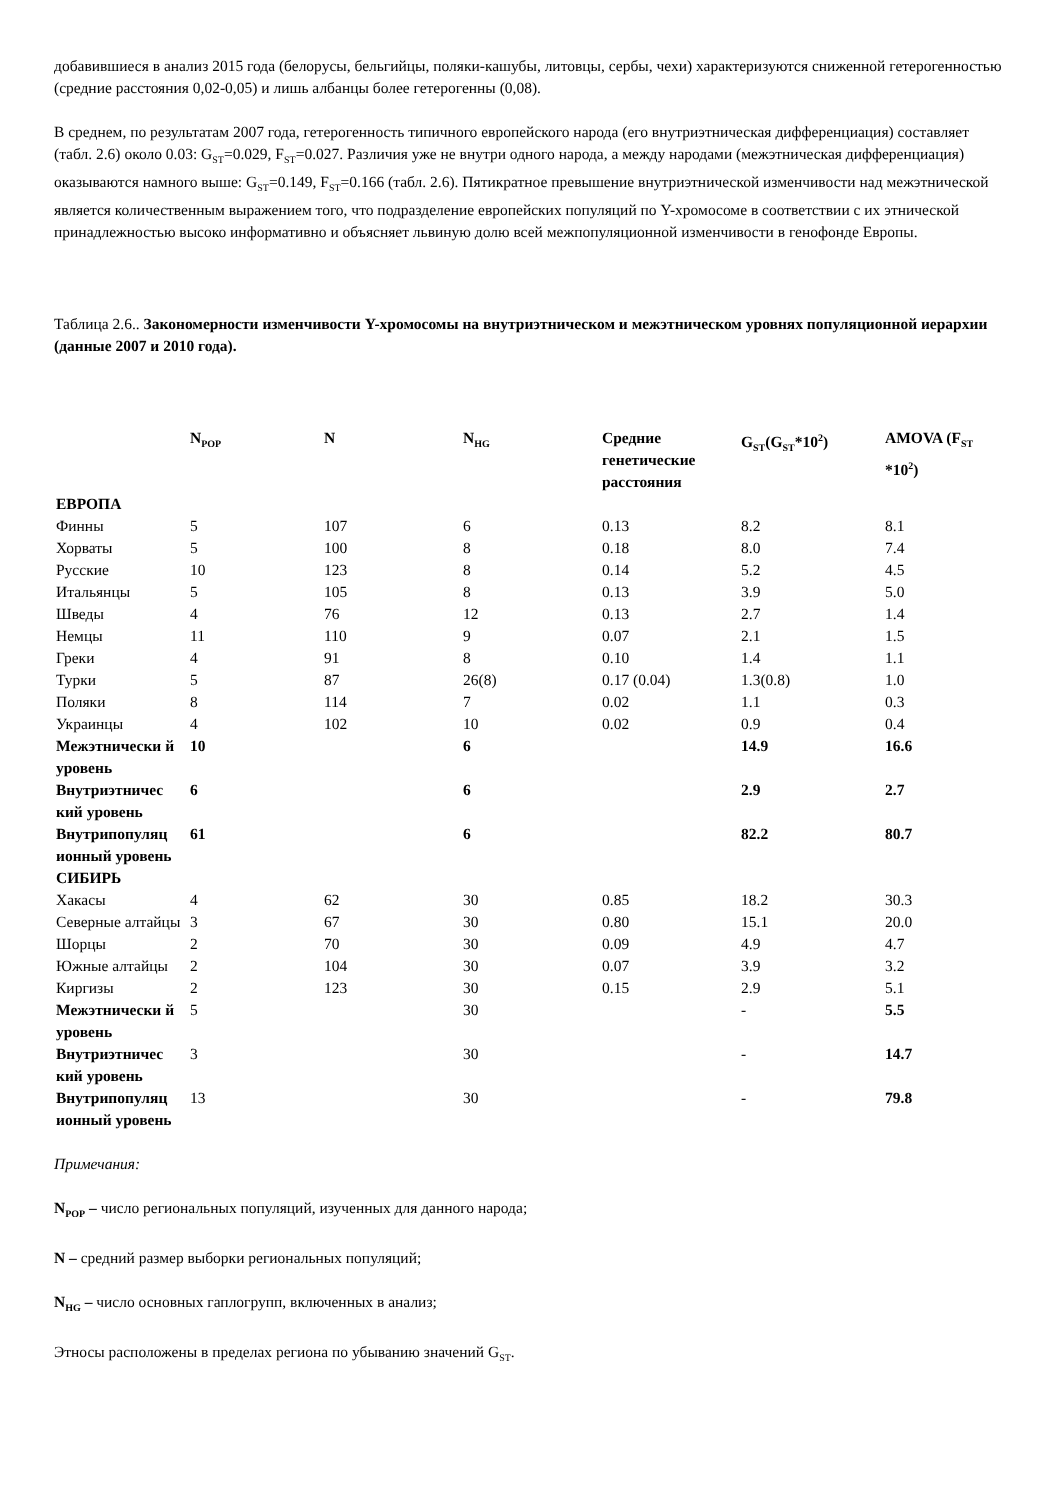добавившиеся в анализ 2015 года (белорусы, бельгийцы, поляки-кашубы, литовцы, сербы, чехи) характеризуются сниженной гетерогенностью (средние расстояния 0,02-0,05) и лишь албанцы более гетерогенны (0,08).
В среднем, по результатам 2007 года, гетерогенность типичного европейского народа (его внутриэтническая дифференциация) составляет (табл. 2.6) около 0.03: G<sub>ST</sub>=0.029, F<sub>ST</sub>=0.027. Различия уже не внутри одного народа, а между народами (межэтническая дифференциация) оказываются намного выше: G<sub>ST</sub>=0.149, F<sub>ST</sub>=0.166 (табл. 2.6). Пятикратное превышение внутриэтнической изменчивости над межэтнической является количественным выражением того, что подразделение европейских популяций по Y-хромосоме в соответствии с их этнической принадлежностью высоко информативно и объясняет львиную долю всей межпопуляционной изменчивости в генофонде Европы.
Таблица 2.6.. Закономерности изменчивости Y-хромосомы на внутриэтническом и межэтническом уровнях популяционной иерархии (данные 2007 и 2010 года).
| | N<sub>POP</sub> | N | N<sub>HG</sub> | Средние генетические расстояния | G<sub>ST</sub>(G<sub>ST</sub>*10<sup>2</sup>) | AMOVA (F<sub>ST</sub> *10<sup>2</sup>) |
| --- | --- | --- | --- | --- | --- | --- |
| ЕВРОПА | | | | | | |
| Финны | 5 | 107 | 6 | 0.13 | 8.2 | 8.1 |
| Хорваты | 5 | 100 | 8 | 0.18 | 8.0 | 7.4 |
| Русские | 10 | 123 | 8 | 0.14 | 5.2 | 4.5 |
| Итальянцы | 5 | 105 | 8 | 0.13 | 3.9 | 5.0 |
| Шведы | 4 | 76 | 12 | 0.13 | 2.7 | 1.4 |
| Немцы | 11 | 110 | 9 | 0.07 | 2.1 | 1.5 |
| Греки | 4 | 91 | 8 | 0.10 | 1.4 | 1.1 |
| Турки | 5 | 87 | 26(8) | 0.17 (0.04) | 1.3(0.8) | 1.0 |
| Поляки | 8 | 114 | 7 | 0.02 | 1.1 | 0.3 |
| Украинцы | 4 | 102 | 10 | 0.02 | 0.9 | 0.4 |
| Межэтнически й уровень | 10 | | 6 | | 14.9 | 16.6 |
| Внутриэтничес кий уровень | 6 | | 6 | | 2.9 | 2.7 |
| Внутрипопуляц ионный уровень | 61 | | 6 | | 82.2 | 80.7 |
| СИБИРЬ | | | | | | |
| Хакасы | 4 | 62 | 30 | 0.85 | 18.2 | 30.3 |
| Северные алтайцы | 3 | 67 | 30 | 0.80 | 15.1 | 20.0 |
| Шорцы | 2 | 70 | 30 | 0.09 | 4.9 | 4.7 |
| Южные алтайцы | 2 | 104 | 30 | 0.07 | 3.9 | 3.2 |
| Киргизы | 2 | 123 | 30 | 0.15 | 2.9 | 5.1 |
| Межэтнически й уровень | 5 | | 30 | | - | 5.5 |
| Внутриэтничес кий уровень | 3 | | 30 | | - | 14.7 |
| Внутрипопуляц ионный уровень | 13 | | 30 | | - | 79.8 |
Примечания:
N<sub>POP</sub> – число региональных популяций, изученных для данного народа;
N – средний размер выборки региональных популяций;
N<sub>HG</sub> – число основных гаплогрупп, включенных в анализ;
Этносы расположены в пределах региона по убыванию значений G<sub>ST</sub>.